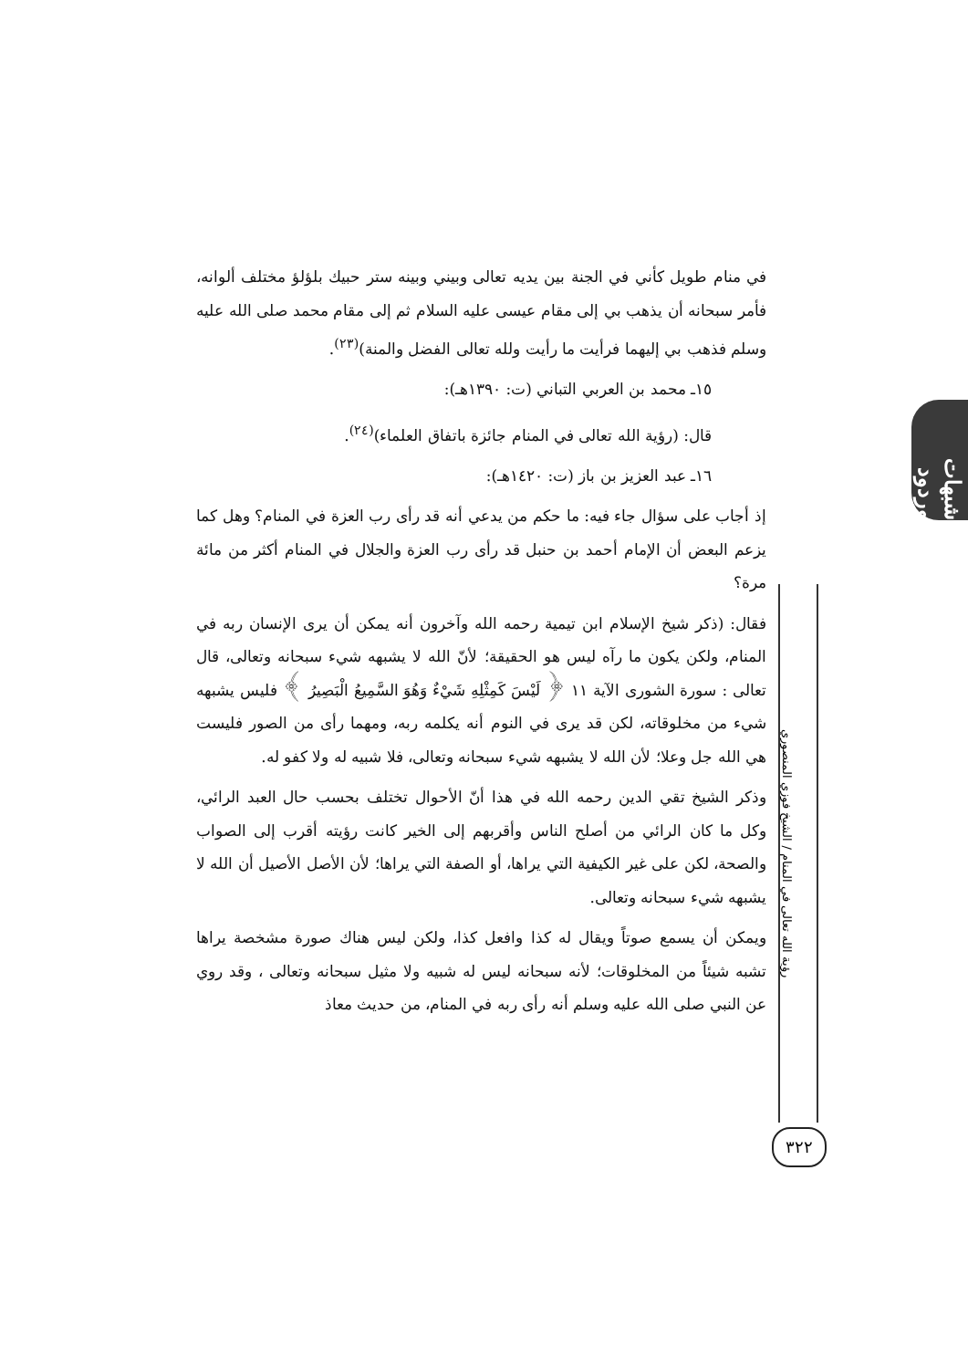في منام طويل كأني في الجنة بين يديه تعالى وبيني وبينه ستر حبيك بلؤلؤ مختلف ألوانه، فأمر سبحانه أن يذهب بي إلى مقام عيسى عليه السلام ثم إلى مقام محمد صلى الله عليه وسلم فذهب بي إليهما فرأيت ما رأيت ولله تعالى الفضل والمنة)<sup>(٢٣)</sup>.
١٥ـ محمد بن العربي التباني (ت: ١٣٩٠هـ):
قال: (رؤية الله تعالى في المنام جائزة باتفاق العلماء)<sup>(٢٤)</sup>.
١٦ـ عبد العزيز بن باز (ت: ١٤٢٠هـ):
إذ أجاب على سؤال جاء فيه: ما حكم من يدعي أنه قد رأى رب العزة في المنام؟ وهل كما يزعم البعض أن الإمام أحمد بن حنبل قد رأى رب العزة والجلال في المنام أكثر من مائة مرة؟
فقال: (ذكر شيخ الإسلام ابن تيمية رحمه الله وآخرون أنه يمكن أن يرى الإنسان ربه في المنام، ولكن يكون ما رآه ليس هو الحقيقة؛ لأنّ الله لا يشبهه شيء سبحانه وتعالى، قال تعالى : سورة الشورى الآية ١١ ﴿ لَيْسَ كَمِثْلِهِ شَيْءٌ وَهُوَ السَّمِيعُ الْبَصِيرُ ﴾ فليس يشبهه شيء من مخلوقاته، لكن قد يرى في النوم أنه يكلمه ربه، ومهما رأى من الصور فليست هي الله جل وعلا؛ لأن الله لا يشبهه شيء سبحانه وتعالى، فلا شبيه له ولا كفو له.
وذكر الشيخ تقي الدين رحمه الله في هذا أنّ الأحوال تختلف بحسب حال العبد الرائي، وكل ما كان الرائي من أصلح الناس وأقربهم إلى الخير كانت رؤيته أقرب إلى الصواب والصحة، لكن على غير الكيفية التي يراها، أو الصفة التي يراها؛ لأن الأصل الأصيل أن الله لا يشبهه شيء سبحانه وتعالى.
ويمكن أن يسمع صوتاً ويقال له كذا وافعل كذا، ولكن ليس هناك صورة مشخصة يراها تشبه شيئاً من المخلوقات؛ لأنه سبحانه ليس له شبيه ولا مثيل سبحانه وتعالى ، وقد روي عن النبي صلى الله عليه وسلم أنه رأى ربه في المنام، من حديث معاذ
شبهات وردود
رؤية الله تعالى في المنام / الشيخ فوزي المنصوري
٣٢٢